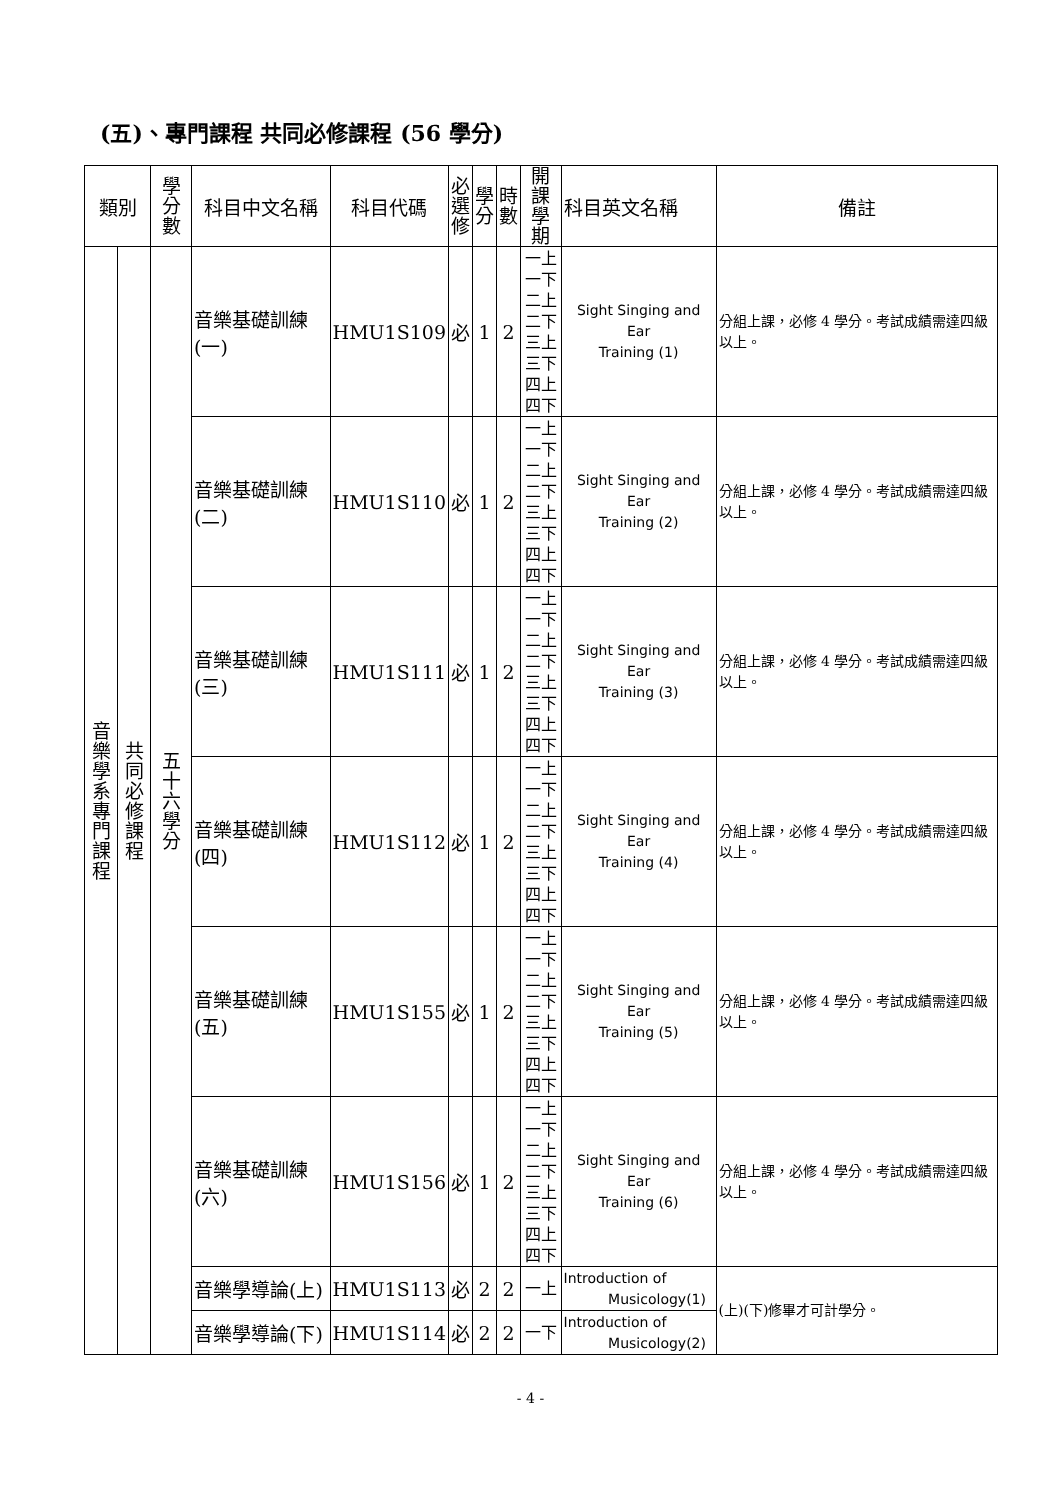(五)、專門課程 共同必修課程 (56 學分)
| 類別 | | 學 分 數 | 科目中文名稱 | 科目代碼 | 必 選 修 | 學 分 | 時 數 | 開課 學期 | 科目英文名稱 | 備註 |
| --- | --- | --- | --- | --- | --- | --- | --- | --- | --- | --- |
| 音 樂 學 系 專 門 課 程 | 共 同 必 修 課 程 | 五 十 六 學 分 | 音樂基礎訓練(一) | HMU1S109 | 必 | 1 | 2 | 一上 一下 二上 二下 三上 三下 四上 四下 | Sight Singing and Ear Training (1) | 分組上課，必修 4 學分。考試成績需達四級以上。 |
| | | | 音樂基礎訓練(二) | HMU1S110 | 必 | 1 | 2 | 一上 一下 二上 二下 三上 三下 四上 四下 | Sight Singing and Ear Training (2) | 分組上課，必修 4 學分。考試成績需達四級以上。 |
| | | | 音樂基礎訓練(三) | HMU1S111 | 必 | 1 | 2 | 一上 一下 二上 二下 三上 三下 四上 四下 | Sight Singing and Ear Training (3) | 分組上課，必修 4 學分。考試成績需達四級以上。 |
| | | | 音樂基礎訓練(四) | HMU1S112 | 必 | 1 | 2 | 一上 一下 二上 二下 三上 三下 四上 四下 | Sight Singing and Ear Training (4) | 分組上課，必修 4 學分。考試成績需達四級以上。 |
| | | | 音樂基礎訓練(五) | HMU1S155 | 必 | 1 | 2 | 一上 一下 二上 二下 三上 三下 四上 四下 | Sight Singing and Ear Training (5) | 分組上課，必修 4 學分。考試成績需達四級以上。 |
| | | | 音樂基礎訓練(六) | HMU1S156 | 必 | 1 | 2 | 一上 一下 二上 二下 三上 三下 四上 四下 | Sight Singing and Ear Training (6) | 分組上課，必修 4 學分。考試成績需達四級以上。 |
| | | | 音樂學導論(上) | HMU1S113 | 必 | 2 | 2 | 一上 | Introduction of Musicology(1) | (上)(下)修畢才可計學分。 |
| | | | 音樂學導論(下) | HMU1S114 | 必 | 2 | 2 | 一下 | Introduction of Musicology(2) | |
- 4 -